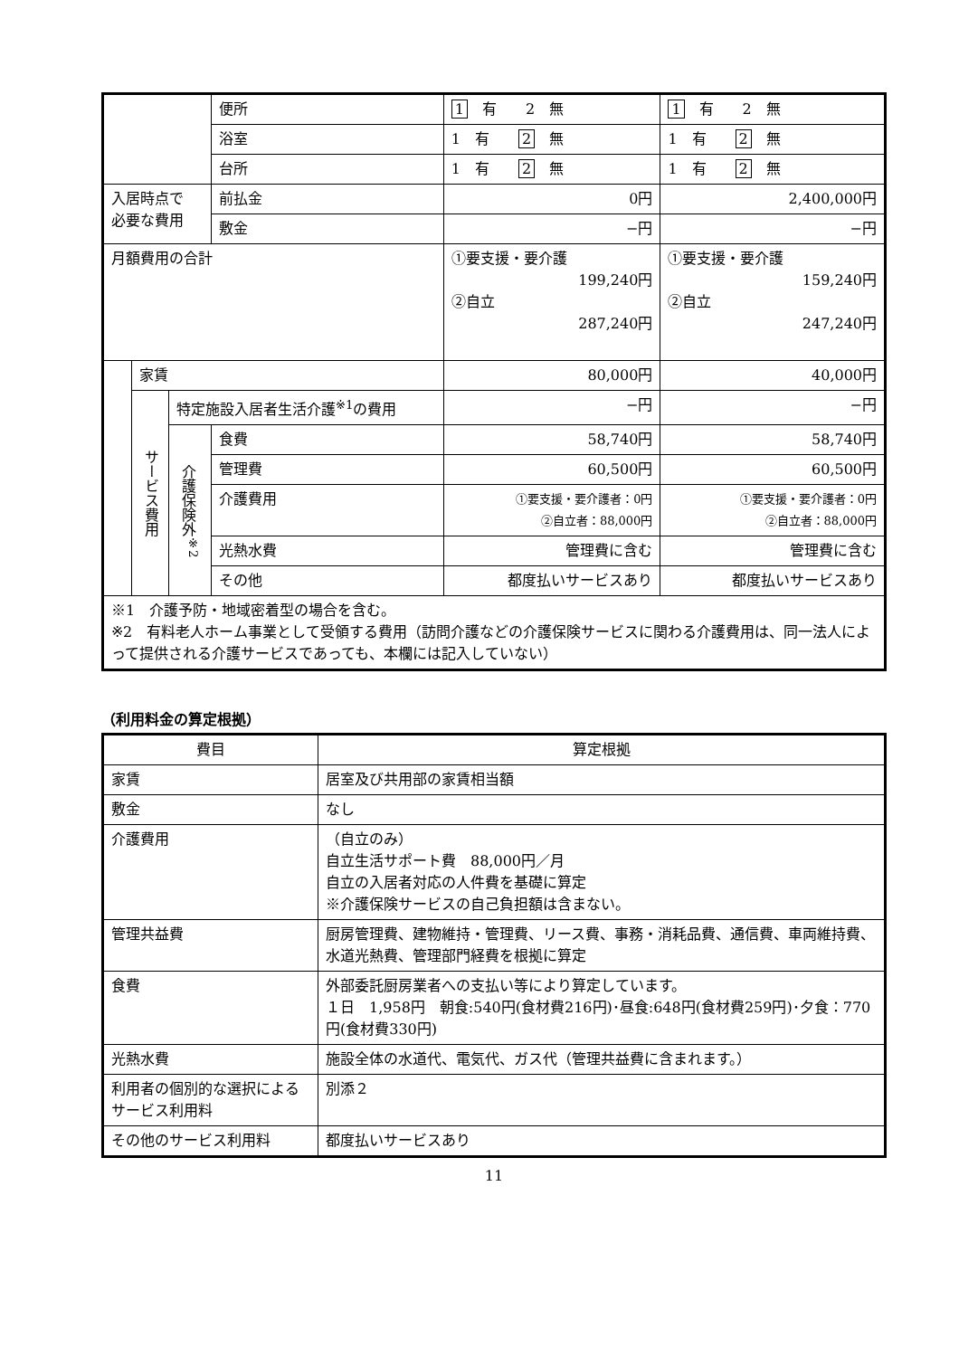| | | | 便所 | 1 有 2 無 | 1 有 2 無 |
| | | | 浴室 | 1 有 2 無 | 1 有 2 無 |
| | | | 台所 | 1 有 2 無 | 1 有 2 無 |
| 入居時点で 必要な費用 | | | 前払金 | 0円 | 2,400,000円 |
| | | | 敷金 | −円 | −円 |
| 月額費用の合計 | | | | ①要支援・要介護 199,240円 ②自立 287,240円 | ①要支援・要介護 159,240円 ②自立 247,240円 |
| | 家賃 | | | 80,000円 | 40,000円 |
| | サービス費用 | 特定施設入居者生活介護<sup>※1</sup>の費用 | | −円 | −円 |
| | | 介護保険外<sup>※2</sup> | 食費 | 58,740円 | 58,740円 |
| | | | 管理費 | 60,500円 | 60,500円 |
| | | | 介護費用 | ①要支援・要介護者：0円 ②自立者：88,000円 | ①要支援・要介護者：0円 ②自立者：88,000円 |
| | | | 光熱水費 | 管理費に含む | 管理費に含む |
| | | | その他 | 都度払いサービスあり | 都度払いサービスあり |
| ※1 介護予防・地域密着型の場合を含む。 ※2 有料老人ホーム事業として受領する費用（訪問介護などの介護保険サービスに関わる介護費用は、同一法人によって提供される介護サービスであっても、本欄には記入していない） | | | | | |
（利用料金の算定根拠）
| 費目 | 算定根拠 |
| --- | --- |
| 家賃 | 居室及び共用部の家賃相当額 |
| 敷金 | なし |
| 介護費用 | （自立のみ） 自立生活サポート費 88,000円／月 自立の入居者対応の人件費を基礎に算定 ※介護保険サービスの自己負担額は含まない。 |
| 管理共益費 | 厨房管理費、建物維持・管理費、リース費、事務・消耗品費、通信費、車両維持費、水道光熱費、管理部門経費を根拠に算定 |
| 食費 | 外部委託厨房業者への支払い等により算定しています。 １日 1,958円 朝食:540円(食材費216円)･昼食:648円(食材費259円)･夕食：770円(食材費330円) |
| 光熱水費 | 施設全体の水道代、電気代、ガス代（管理共益費に含まれます。） |
| 利用者の個別的な選択によるサービス利用料 | 別添２ |
| その他のサービス利用料 | 都度払いサービスあり |
11